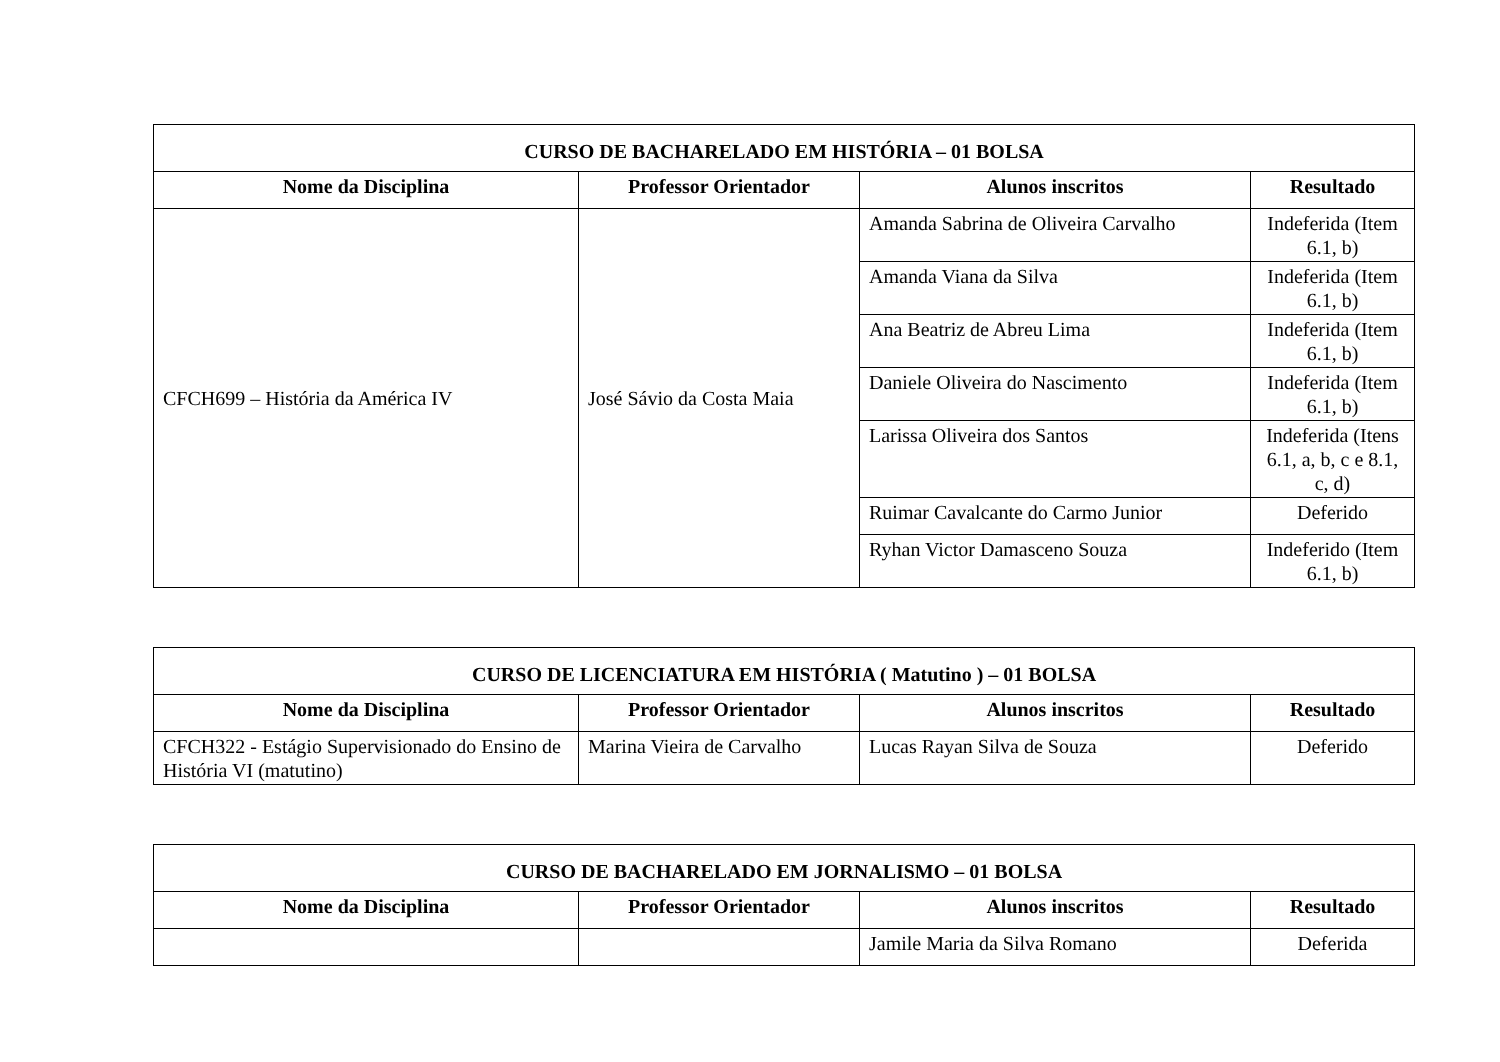| CURSO DE BACHARELADO EM HISTÓRIA – 01 BOLSA | | | |
| --- | --- | --- | --- |
| Nome da Disciplina | Professor Orientador | Alunos inscritos | Resultado |
| CFCH699 – História da América IV | José Sávio da Costa Maia | Amanda Sabrina de Oliveira Carvalho | Indeferida (Item 6.1, b) |
| | | Amanda Viana da Silva | Indeferida (Item 6.1, b) |
| | | Ana Beatriz de Abreu Lima | Indeferida (Item 6.1, b) |
| | | Daniele Oliveira do Nascimento | Indeferida (Item 6.1, b) |
| | | Larissa Oliveira dos Santos | Indeferida (Itens 6.1, a, b, c e 8.1, c, d) |
| | | Ruimar Cavalcante do Carmo Junior | Deferido |
| | | Ryhan Victor Damasceno Souza | Indeferido (Item 6.1, b) |
| CURSO DE LICENCIATURA EM HISTÓRIA ( Matutino ) – 01 BOLSA | | | |
| --- | --- | --- | --- |
| Nome da Disciplina | Professor Orientador | Alunos inscritos | Resultado |
| CFCH322 - Estágio Supervisionado do Ensino de História VI (matutino) | Marina Vieira de Carvalho | Lucas Rayan Silva de Souza | Deferido |
| CURSO DE BACHARELADO EM JORNALISMO – 01 BOLSA | | | |
| --- | --- | --- | --- |
| Nome da Disciplina | Professor Orientador | Alunos inscritos | Resultado |
| | | Jamile Maria da Silva Romano | Deferida |